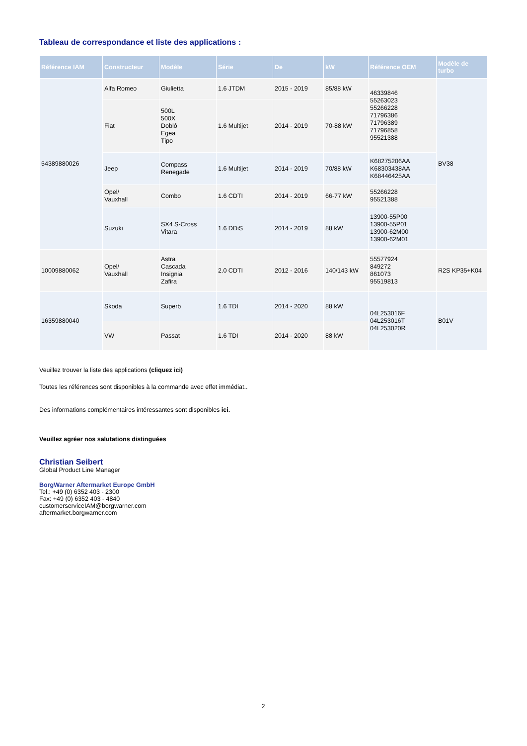Tableau de correspondance et liste des applications :
| Référence IAM | Constructeur | Modèle | Série | De | kW | Référence OEM | Modèle de turbo |
| --- | --- | --- | --- | --- | --- | --- | --- |
| 54389880026 | Alfa Romeo | Giulietta | 1.6 JTDM | 2015 - 2019 | 85/88 kW | 46339846 55263023 55266228 71796386 71796389 71796858 95521388 | BV38 |
| | Fiat | 500L 500X Dobló Egea Tipo | 1.6 Multijet | 2014 - 2019 | 70-88 kW | | |
| | Jeep | Compass Renegade | 1.6 Multijet | 2014 - 2019 | 70/88 kW | K68275206AA K68303438AA K68446425AA | |
| | Opel/ Vauxhall | Combo | 1.6 CDTI | 2014 - 2019 | 66-77 kW | 55266228 95521388 | |
| | Suzuki | SX4 S-Cross Vitara | 1.6 DDiS | 2014 - 2019 | 88 kW | 13900-55P00 13900-55P01 13900-62M00 13900-62M01 | |
| 10009880062 | Opel/ Vauxhall | Astra Cascada Insignia Zafira | 2.0 CDTI | 2012 - 2016 | 140/143 kW | 55577924 849272 861073 95519813 | R2S KP35+K04 |
| 16359880040 | Skoda | Superb | 1.6 TDI | 2014 - 2020 | 88 kW | 04L253016F 04L253016T 04L253020R | B01V |
| | VW | Passat | 1.6 TDI | 2014 - 2020 | 88 kW | | |
Veuillez trouver la liste des applications (cliquez ici)
Toutes les références sont disponibles à la commande avec effet immédiat..
Des informations complémentaires intéressantes sont disponibles ici.
Veuillez agréer nos salutations distinguées
Christian Seibert
Global Product Line Manager
BorgWarner Aftermarket Europe GmbH
Tel.: +49 (0) 6352 403 - 2300
Fax: +49 (0) 6352 403 - 4840
customerserviceIAM@borgwarner.com
aftermarket.borgwarner.com
2